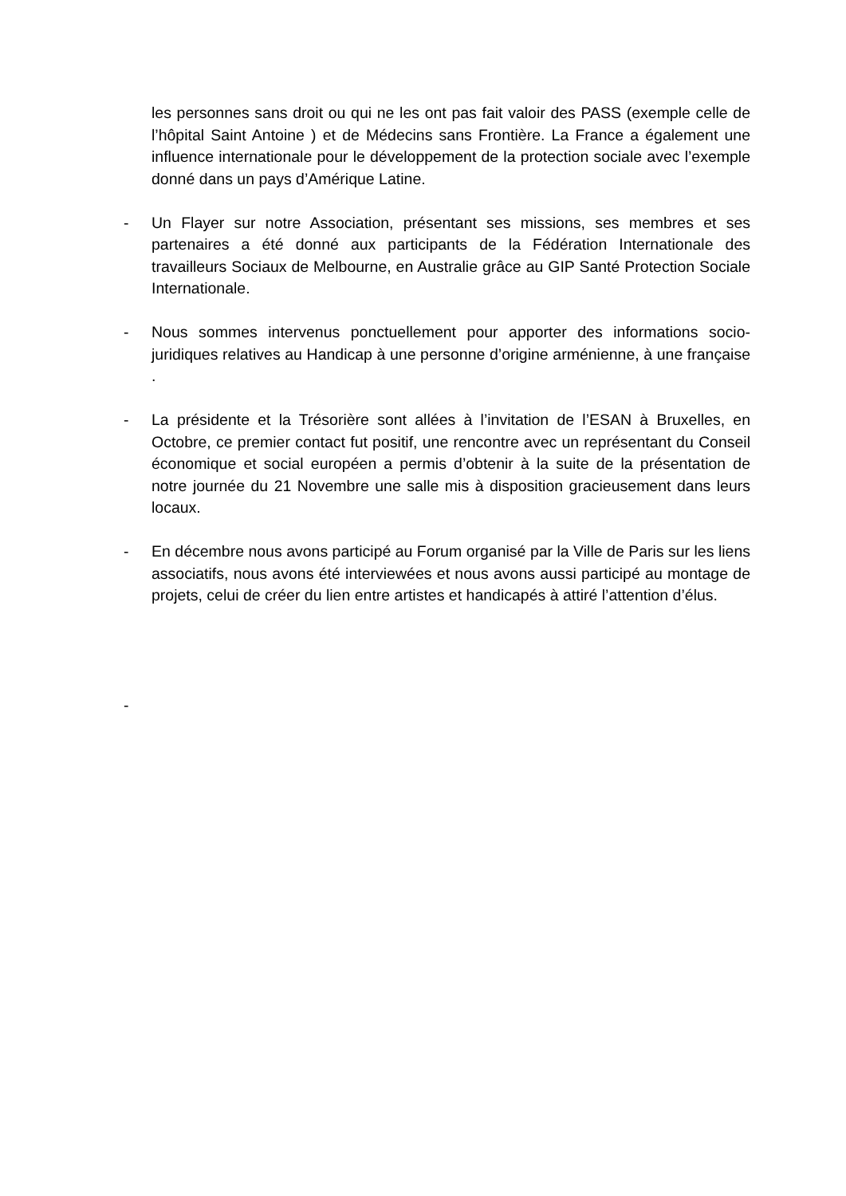les personnes sans droit ou qui ne les ont pas fait valoir des PASS (exemple celle de l’hôpital Saint Antoine ) et de Médecins sans Frontière. La France a également une influence internationale pour le développement de la protection sociale avec l’exemple donné dans un pays d’Amérique Latine.
- Un Flayer sur notre Association, présentant ses missions, ses membres et ses partenaires a été donné aux participants de la Fédération Internationale des travailleurs Sociaux de Melbourne, en Australie grâce au GIP Santé Protection Sociale Internationale.
- Nous sommes intervenus ponctuellement pour apporter des informations socio-juridiques relatives au Handicap à une personne d’origine arménienne, à une française .
- La présidente et la Trésorière sont allées à l’invitation de l’ESAN à Bruxelles, en Octobre, ce premier contact fut positif, une rencontre avec un représentant du Conseil économique et social européen a permis d’obtenir à la suite de la présentation de notre journée du 21 Novembre une salle mis à disposition gracieusement dans leurs locaux.
- En décembre nous avons participé au Forum organisé par la Ville de Paris sur les liens associatifs, nous avons été interviewées et nous avons aussi participé au montage de projets, celui de créer du lien entre artistes et handicapés à attiré l’attention d’élus.
-